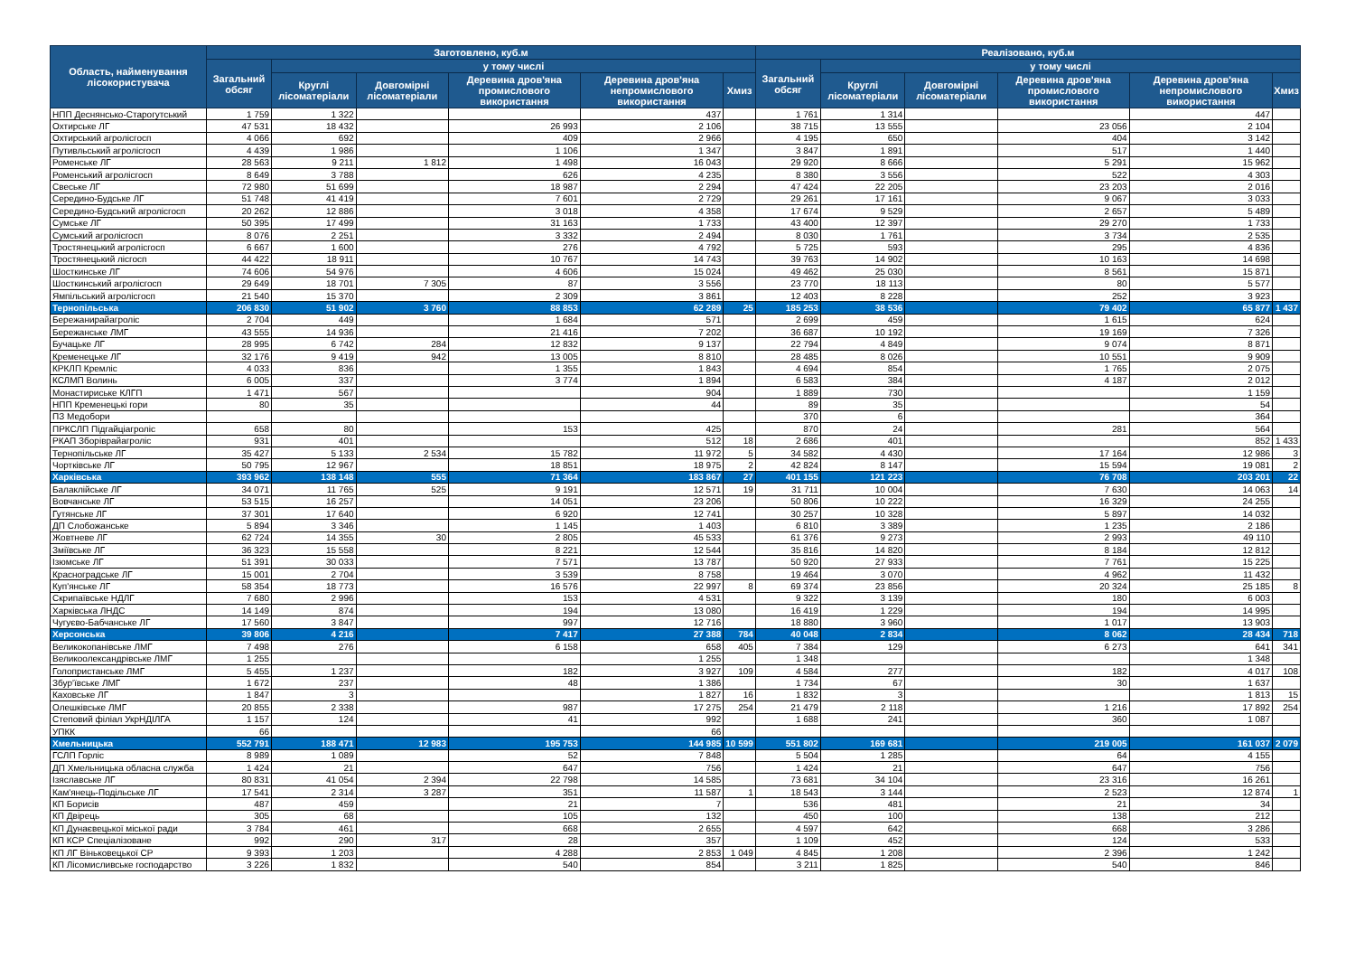| Область, найменування лісокористувача | Заготовлено, куб.м | | | | | | Реалізовано, куб.м | | | | | |
| --- | --- | --- | --- | --- | --- | --- | --- | --- | --- | --- | --- | --- |
| | Загальний обсяг | у тому числі | | | | | Загальний обсяг | у тому числі | | | | |
| | | Круглі лісоматеріали | Довгомірні лісоматеріали | Деревина дров'яна промислового використання | Деревина дров'яна непромислового використання | Хмиз | | Круглі лісоматеріали | Довгомірні лісоматеріали | Деревина дров'яна промислового використання | Деревина дров'яна непромислового використання | Хмиз |
| НПП Деснянсько-Старогутський | 1 759 | 1 322 | | | 437 | | 1 761 | 1 314 | | | 447 | |
| Охтирське ЛГ | 47 531 | 18 432 | | 26 993 | 2 106 | | 38 715 | 13 555 | | 23 056 | 2 104 | |
| Охтирський агролісгосп | 4 066 | 692 | | 409 | 2 966 | | 4 195 | 650 | | 404 | 3 142 | |
| Путивльський агролісгосп | 4 439 | 1 986 | | 1 106 | 1 347 | | 3 847 | 1 891 | | 517 | 1 440 | |
| Роменське ЛГ | 28 563 | 9 211 | 1 812 | 1 498 | 16 043 | | 29 920 | 8 666 | | 5 291 | 15 962 | |
| Роменський агролісгосп | 8 649 | 3 788 | | 626 | 4 235 | | 8 380 | 3 556 | | 522 | 4 303 | |
| Свеське ЛГ | 72 980 | 51 699 | | 18 987 | 2 294 | | 47 424 | 22 205 | | 23 203 | 2 016 | |
| Середино-Будське ЛГ | 51 748 | 41 419 | | 7 601 | 2 729 | | 29 261 | 17 161 | | 9 067 | 3 033 | |
| Середино-Будський агролісгосп | 20 262 | 12 886 | | 3 018 | 4 358 | | 17 674 | 9 529 | | 2 657 | 5 489 | |
| Сумське ЛГ | 50 395 | 17 499 | | 31 163 | 1 733 | | 43 400 | 12 397 | | 29 270 | 1 733 | |
| Сумський агролісгосп | 8 076 | 2 251 | | 3 332 | 2 494 | | 8 030 | 1 761 | | 3 734 | 2 535 | |
| Тростянецький агролісгосп | 6 667 | 1 600 | | 276 | 4 792 | | 5 725 | 593 | | 295 | 4 836 | |
| Тростянецький лісгосп | 44 422 | 18 911 | | 10 767 | 14 743 | | 39 763 | 14 902 | | 10 163 | 14 698 | |
| Шосткинське ЛГ | 74 606 | 54 976 | | 4 606 | 15 024 | | 49 462 | 25 030 | | 8 561 | 15 871 | |
| Шосткинський агролісгосп | 29 649 | 18 701 | 7 305 | 87 | 3 556 | | 23 770 | 18 113 | | 80 | 5 577 | |
| Ямпільський агролісгосп | 21 540 | 15 370 | | 2 309 | 3 861 | | 12 403 | 8 228 | | 252 | 3 923 | |
| Тернопільська | 206 830 | 51 902 | 3 760 | 88 853 | 62 289 | 25 | 185 253 | 38 536 | | 79 402 | 65 877 | 1 437 |
| Бережанирайагроліс | 2 704 | 449 | | 1 684 | 571 | | 2 699 | 459 | | 1 615 | 624 | |
| Бережанське ЛМГ | 43 555 | 14 936 | | 21 416 | 7 202 | | 36 687 | 10 192 | | 19 169 | 7 326 | |
| Бучацьке ЛГ | 28 995 | 6 742 | 284 | 12 832 | 9 137 | | 22 794 | 4 849 | | 9 074 | 8 871 | |
| Кременецьке ЛГ | 32 176 | 9 419 | 942 | 13 005 | 8 810 | | 28 485 | 8 026 | | 10 551 | 9 909 | |
| КРКЛП Кремліс | 4 033 | 836 | | 1 355 | 1 843 | | 4 694 | 854 | | 1 765 | 2 075 | |
| КСЛМП Волинь | 6 005 | 337 | | 3 774 | 1 894 | | 6 583 | 384 | | 4 187 | 2 012 | |
| Монастириське КЛГП | 1 471 | 567 | | | 904 | | 1 889 | 730 | | | 1 159 | |
| НПП Кременецькі гори | 80 | 35 | | | 44 | | 89 | 35 | | | 54 | |
| ПЗ Медобори | | | | | | | 370 | 6 | | | 364 | |
| ПРКСЛП Підгайціагроліс | 658 | 80 | | 153 | 425 | | 870 | 24 | | 281 | 564 | |
| РКАП Зборіврайагроліс | 931 | 401 | | | 512 | 18 | 2 686 | 401 | | | 852 | 1 433 |
| Тернопільське ЛГ | 35 427 | 5 133 | 2 534 | 15 782 | 11 972 | 5 | 34 582 | 4 430 | | 17 164 | 12 986 | 3 |
| Чортківське ЛГ | 50 795 | 12 967 | | 18 851 | 18 975 | 2 | 42 824 | 8 147 | | 15 594 | 19 081 | 2 |
| Харківська | 393 962 | 138 148 | 555 | 71 364 | 183 867 | 27 | 401 155 | 121 223 | | 76 708 | 203 201 | 22 |
| Балаклійське ЛГ | 34 071 | 11 765 | 525 | 9 191 | 12 571 | 19 | 31 711 | 10 004 | | 7 630 | 14 063 | 14 |
| Вовчанське ЛГ | 53 515 | 16 257 | | 14 051 | 23 206 | | 50 806 | 10 222 | | 16 329 | 24 255 | |
| Гутянське ЛГ | 37 301 | 17 640 | | 6 920 | 12 741 | | 30 257 | 10 328 | | 5 897 | 14 032 | |
| ДП Слобожанське | 5 894 | 3 346 | | 1 145 | 1 403 | | 6 810 | 3 389 | | 1 235 | 2 186 | |
| Жовтневе ЛГ | 62 724 | 14 355 | 30 | 2 805 | 45 533 | | 61 376 | 9 273 | | 2 993 | 49 110 | |
| Зміївське ЛГ | 36 323 | 15 558 | | 8 221 | 12 544 | | 35 816 | 14 820 | | 8 184 | 12 812 | |
| Ізюмське ЛГ | 51 391 | 30 033 | | 7 571 | 13 787 | | 50 920 | 27 933 | | 7 761 | 15 225 | |
| Красноградське ЛГ | 15 001 | 2 704 | | 3 539 | 8 758 | | 19 464 | 3 070 | | 4 962 | 11 432 | |
| Куп'янське ЛГ | 58 354 | 18 773 | | 16 576 | 22 997 | 8 | 69 374 | 23 856 | | 20 324 | 25 185 | 8 |
| Скрипаївське НДЛГ | 7 680 | 2 996 | | 153 | 4 531 | | 9 322 | 3 139 | | 180 | 6 003 | |
| Харківська ЛНДС | 14 149 | 874 | | 194 | 13 080 | | 16 419 | 1 229 | | 194 | 14 995 | |
| Чугуєво-Бабчанське ЛГ | 17 560 | 3 847 | | 997 | 12 716 | | 18 880 | 3 960 | | 1 017 | 13 903 | |
| Херсонська | 39 806 | 4 216 | | 7 417 | 27 388 | 784 | 40 048 | 2 834 | | 8 062 | 28 434 | 718 |
| Великокопанівське ЛМГ | 7 498 | 276 | | 6 158 | 658 | 405 | 7 384 | 129 | | 6 273 | 641 | 341 |
| Великоолександрівське ЛМГ | 1 255 | | | | 1 255 | | 1 348 | | | | 1 348 | |
| Голопристанське ЛМГ | 5 455 | 1 237 | | 182 | 3 927 | 109 | 4 584 | 277 | | 182 | 4 017 | 108 |
| Збур'ївське ЛМГ | 1 672 | 237 | | 48 | 1 386 | | 1 734 | 67 | | 30 | 1 637 | |
| Каховське ЛГ | 1 847 | 3 | | | 1 827 | 16 | 1 832 | 3 | | | 1 813 | 15 |
| Олешківське ЛМГ | 20 855 | 2 338 | | 987 | 17 275 | 254 | 21 479 | 2 118 | | 1 216 | 17 892 | 254 |
| Степовий філіал УкрНДІЛГА | 1 157 | 124 | | 41 | 992 | | 1 688 | 241 | | 360 | 1 087 | |
| УПКК | 66 | | | | 66 | | | | | | | |
| Хмельницька | 552 791 | 188 471 | 12 983 | 195 753 | 144 985 | 10 599 | 551 802 | 169 681 | | 219 005 | 161 037 | 2 079 |
| ГСЛП Горліс | 8 989 | 1 089 | | 52 | 7 848 | | 5 504 | 1 285 | | 64 | 4 155 | |
| ДП Хмельницька обласна служба | 1 424 | 21 | | 647 | 756 | | 1 424 | 21 | | 647 | 756 | |
| Ізяславське ЛГ | 80 831 | 41 054 | 2 394 | 22 798 | 14 585 | | 73 681 | 34 104 | | 23 316 | 16 261 | |
| Кам'янець-Подільське ЛГ | 17 541 | 2 314 | 3 287 | 351 | 11 587 | 1 | 18 543 | 3 144 | | 2 523 | 12 874 | 1 |
| КП Борисів | 487 | 459 | | 21 | 7 | | 536 | 481 | | 21 | 34 | |
| КП Двірець | 305 | 68 | | 105 | 132 | | 450 | 100 | | 138 | 212 | |
| КП Дунаєвецької міської ради | 3 784 | 461 | | 668 | 2 655 | | 4 597 | 642 | | 668 | 3 286 | |
| КП КСР Спеціалізоване | 992 | 290 | 317 | 28 | 357 | | 1 109 | 452 | | 124 | 533 | |
| КП ЛГ Віньковецької СР | 9 393 | 1 203 | | 4 288 | 2 853 | 1 049 | 4 845 | 1 208 | | 2 396 | 1 242 | |
| КП Лісомисливське господарство | 3 226 | 1 832 | | 540 | 854 | | 3 211 | 1 825 | | 540 | 846 | |